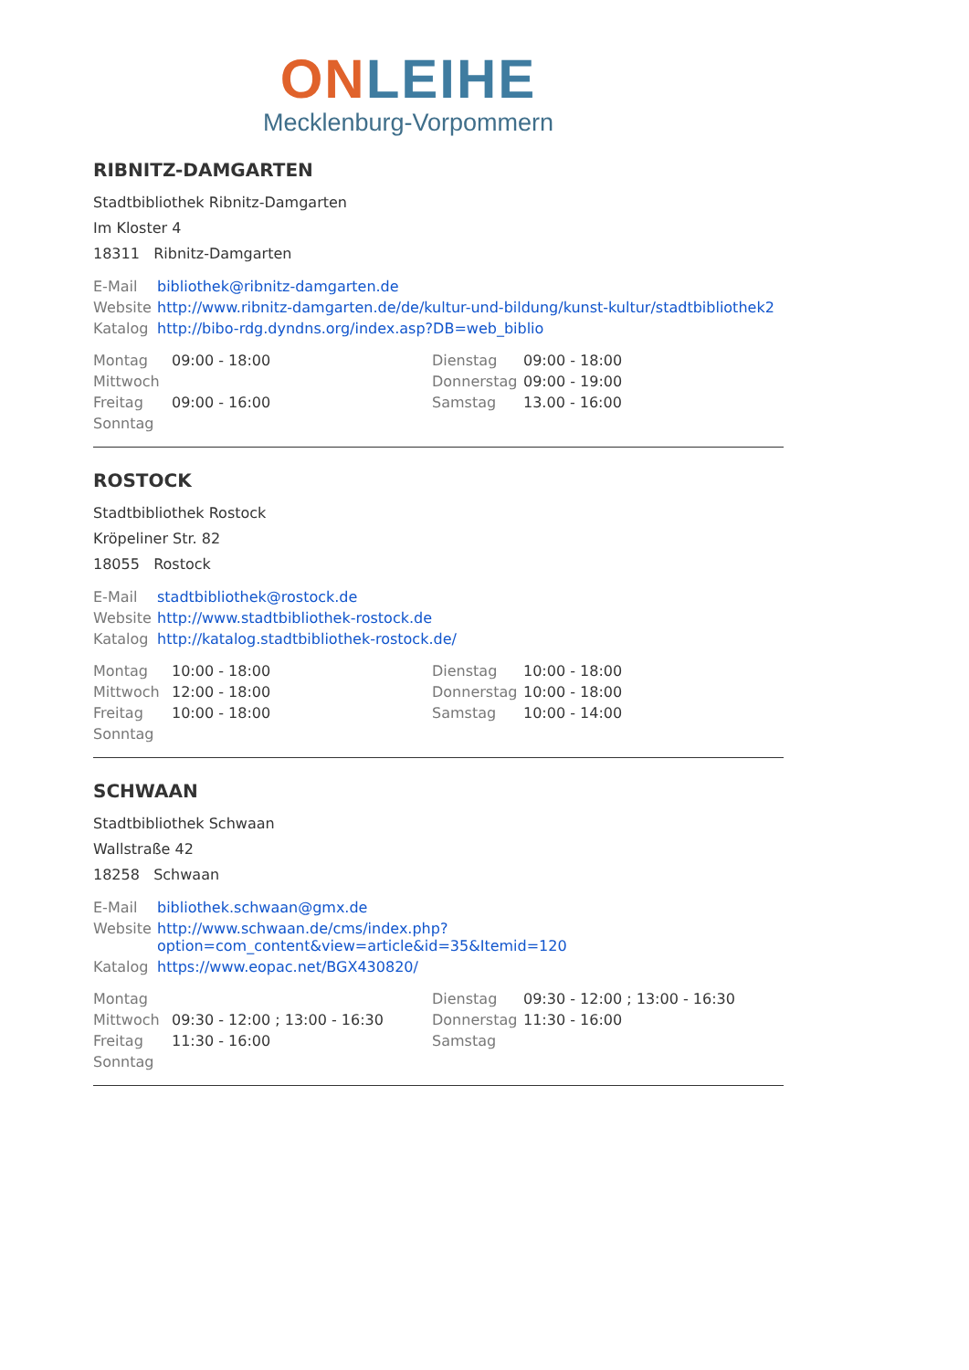ON LEIHE
Mecklenburg-Vorpommern
RIBNITZ-DAMGARTEN
Stadtbibliothek Ribnitz-Damgarten
Im Kloster 4
18311 Ribnitz-Damgarten
| E-Mail | bibliothek@ribnitz-damgarten.de |
| Website | http://www.ribnitz-damgarten.de/de/kultur-und-bildung/kunst-kultur/stadtbibliothek2 |
| Katalog | http://bibo-rdg.dyndns.org/index.asp?DB=web_biblio |
| Montag | 09:00 - 18:00 | Dienstag | 09:00 - 18:00 |
| Mittwoch | | Donnerstag | 09:00 - 19:00 |
| Freitag | 09:00 - 16:00 | Samstag | 13.00 - 16:00 |
| Sonntag | | | |
ROSTOCK
Stadtbibliothek Rostock
Kröpeliner Str. 82
18055 Rostock
| E-Mail | stadtbibliothek@rostock.de |
| Website | http://www.stadtbibliothek-rostock.de |
| Katalog | http://katalog.stadtbibliothek-rostock.de/ |
| Montag | 10:00 - 18:00 | Dienstag | 10:00 - 18:00 |
| Mittwoch | 12:00 - 18:00 | Donnerstag | 10:00 - 18:00 |
| Freitag | 10:00 - 18:00 | Samstag | 10:00 - 14:00 |
| Sonntag | | | |
SCHWAAN
Stadtbibliothek Schwaan
Wallstraße 42
18258 Schwaan
| E-Mail | bibliothek.schwaan@gmx.de |
| Website | http://www.schwaan.de/cms/index.php?option=com_content&view=article&id=35&Itemid=120 |
| Katalog | https://www.eopac.net/BGX430820/ |
| Montag | | Dienstag | 09:30 - 12:00 ; 13:00 - 16:30 |
| Mittwoch | 09:30 - 12:00 ; 13:00 - 16:30 | Donnerstag | 11:30 - 16:00 |
| Freitag | 11:30 - 16:00 | Samstag | |
| Sonntag | | | |